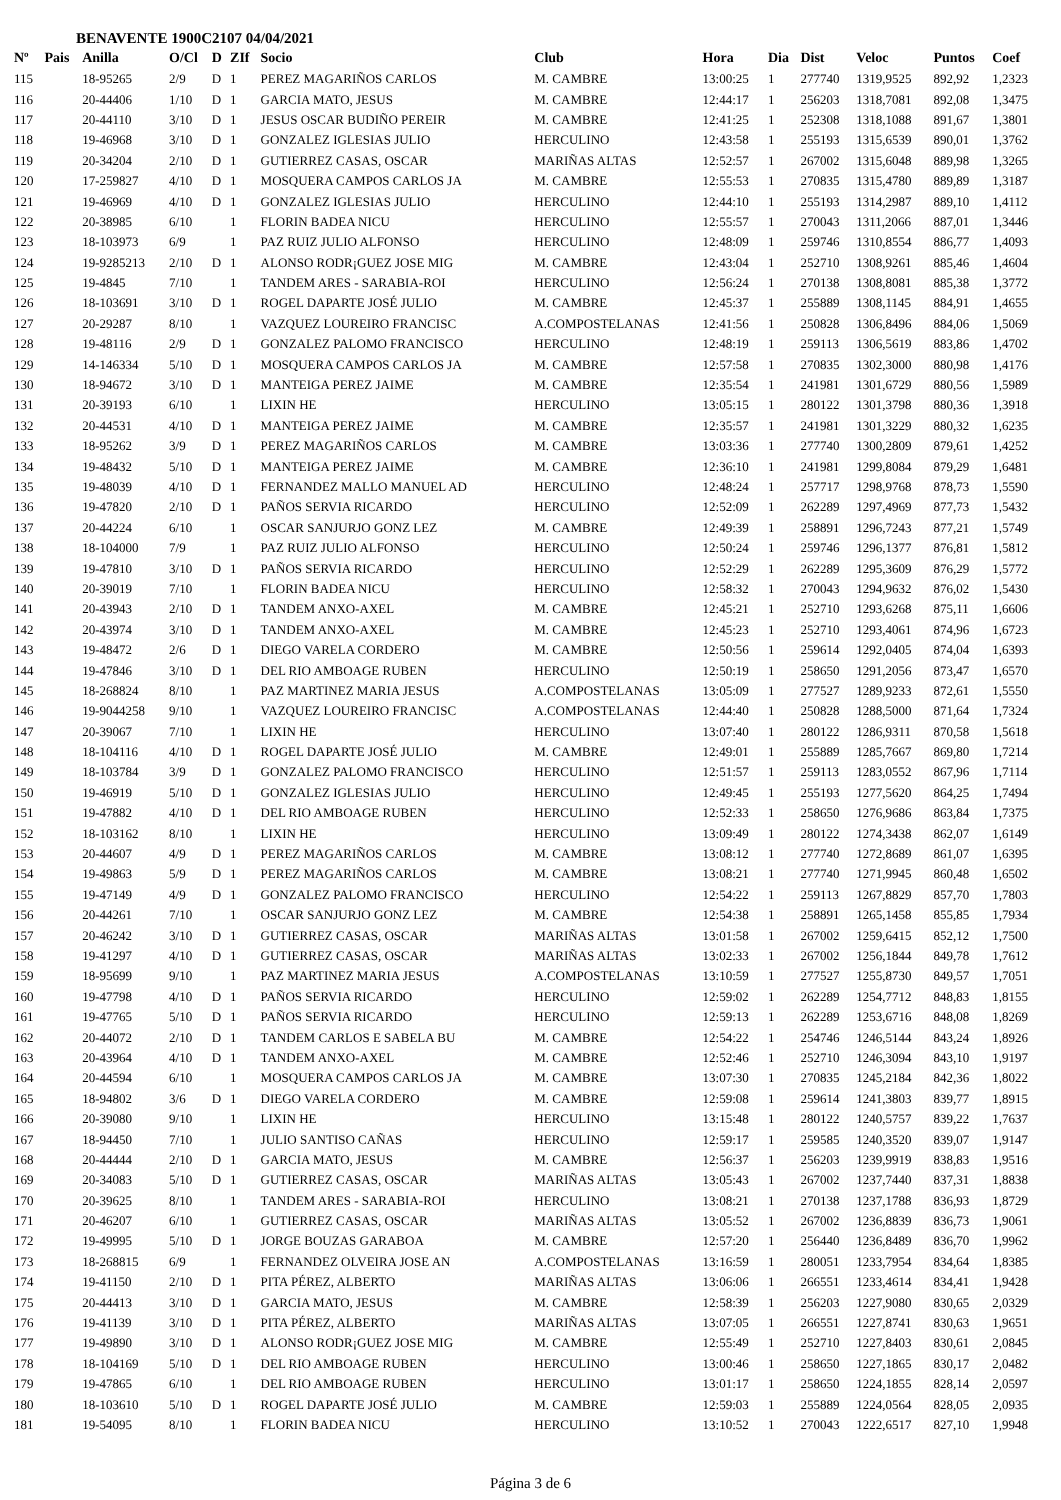BENAVENTE 1900C2107 04/04/2021
| Nº | Pais | Anilla | O/Cl | D | ZIf | Socio | Club | Hora | Dia | Dist | Veloc | Puntos | Coef |
| --- | --- | --- | --- | --- | --- | --- | --- | --- | --- | --- | --- | --- | --- |
| 115 | | 18-95265 | 2/9 | D | 1 | PEREZ MAGARIÑOS CARLOS | M. CAMBRE | 13:00:25 | 1 | 277740 | 1319,9525 | 892,92 | 1,2323 |
| 116 | | 20-44406 | 1/10 | D | 1 | GARCIA MATO, JESUS | M. CAMBRE | 12:44:17 | 1 | 256203 | 1318,7081 | 892,08 | 1,3475 |
| 117 | | 20-44110 | 3/10 | D | 1 | JESUS OSCAR BUDIÑO PEREIR | M. CAMBRE | 12:41:25 | 1 | 252308 | 1318,1088 | 891,67 | 1,3801 |
| 118 | | 19-46968 | 3/10 | D | 1 | GONZALEZ IGLESIAS JULIO | HERCULINO | 12:43:58 | 1 | 255193 | 1315,6539 | 890,01 | 1,3762 |
| 119 | | 20-34204 | 2/10 | D | 1 | GUTIERREZ CASAS, OSCAR | MARIÑAS ALTAS | 12:52:57 | 1 | 267002 | 1315,6048 | 889,98 | 1,3265 |
| 120 | | 17-259827 | 4/10 | D | 1 | MOSQUERA CAMPOS CARLOS JA | M. CAMBRE | 12:55:53 | 1 | 270835 | 1315,4780 | 889,89 | 1,3187 |
| 121 | | 19-46969 | 4/10 | D | 1 | GONZALEZ IGLESIAS JULIO | HERCULINO | 12:44:10 | 1 | 255193 | 1314,2987 | 889,10 | 1,4112 |
| 122 | | 20-38985 | 6/10 | | 1 | FLORIN BADEA NICU | HERCULINO | 12:55:57 | 1 | 270043 | 1311,2066 | 887,01 | 1,3446 |
| 123 | | 18-103973 | 6/9 | | 1 | PAZ RUIZ JULIO ALFONSO | HERCULINO | 12:48:09 | 1 | 259746 | 1310,8554 | 886,77 | 1,4093 |
| 124 | | 19-9285213 | 2/10 | D | 1 | ALONSO RODR¡GUEZ JOSE MIG | M. CAMBRE | 12:43:04 | 1 | 252710 | 1308,9261 | 885,46 | 1,4604 |
| 125 | | 19-4845 | 7/10 | | 1 | TANDEM ARES - SARABIA-ROI | HERCULINO | 12:56:24 | 1 | 270138 | 1308,8081 | 885,38 | 1,3772 |
| 126 | | 18-103691 | 3/10 | D | 1 | ROGEL DAPARTE JOSÉ JULIO | M. CAMBRE | 12:45:37 | 1 | 255889 | 1308,1145 | 884,91 | 1,4655 |
| 127 | | 20-29287 | 8/10 | | 1 | VAZQUEZ LOUREIRO FRANCISC | A.COMPOSTELANAS | 12:41:56 | 1 | 250828 | 1306,8496 | 884,06 | 1,5069 |
| 128 | | 19-48116 | 2/9 | D | 1 | GONZALEZ PALOMO FRANCISCO | HERCULINO | 12:48:19 | 1 | 259113 | 1306,5619 | 883,86 | 1,4702 |
| 129 | | 14-146334 | 5/10 | D | 1 | MOSQUERA CAMPOS CARLOS JA | M. CAMBRE | 12:57:58 | 1 | 270835 | 1302,3000 | 880,98 | 1,4176 |
| 130 | | 18-94672 | 3/10 | D | 1 | MANTEIGA PEREZ JAIME | M. CAMBRE | 12:35:54 | 1 | 241981 | 1301,6729 | 880,56 | 1,5989 |
| 131 | | 20-39193 | 6/10 | | 1 | LIXIN HE | HERCULINO | 13:05:15 | 1 | 280122 | 1301,3798 | 880,36 | 1,3918 |
| 132 | | 20-44531 | 4/10 | D | 1 | MANTEIGA PEREZ JAIME | M. CAMBRE | 12:35:57 | 1 | 241981 | 1301,3229 | 880,32 | 1,6235 |
| 133 | | 18-95262 | 3/9 | D | 1 | PEREZ MAGARIÑOS CARLOS | M. CAMBRE | 13:03:36 | 1 | 277740 | 1300,2809 | 879,61 | 1,4252 |
| 134 | | 19-48432 | 5/10 | D | 1 | MANTEIGA PEREZ JAIME | M. CAMBRE | 12:36:10 | 1 | 241981 | 1299,8084 | 879,29 | 1,6481 |
| 135 | | 19-48039 | 4/10 | D | 1 | FERNANDEZ MALLO MANUEL AD | HERCULINO | 12:48:24 | 1 | 257717 | 1298,9768 | 878,73 | 1,5590 |
| 136 | | 19-47820 | 2/10 | D | 1 | PAÑOS SERVIA RICARDO | HERCULINO | 12:52:09 | 1 | 262289 | 1297,4969 | 877,73 | 1,5432 |
| 137 | | 20-44224 | 6/10 | | 1 | OSCAR SANJURJO GONZ LEZ | M. CAMBRE | 12:49:39 | 1 | 258891 | 1296,7243 | 877,21 | 1,5749 |
| 138 | | 18-104000 | 7/9 | | 1 | PAZ RUIZ JULIO ALFONSO | HERCULINO | 12:50:24 | 1 | 259746 | 1296,1377 | 876,81 | 1,5812 |
| 139 | | 19-47810 | 3/10 | D | 1 | PAÑOS SERVIA RICARDO | HERCULINO | 12:52:29 | 1 | 262289 | 1295,3609 | 876,29 | 1,5772 |
| 140 | | 20-39019 | 7/10 | | 1 | FLORIN BADEA NICU | HERCULINO | 12:58:32 | 1 | 270043 | 1294,9632 | 876,02 | 1,5430 |
| 141 | | 20-43943 | 2/10 | D | 1 | TANDEM ANXO-AXEL | M. CAMBRE | 12:45:21 | 1 | 252710 | 1293,6268 | 875,11 | 1,6606 |
| 142 | | 20-43974 | 3/10 | D | 1 | TANDEM ANXO-AXEL | M. CAMBRE | 12:45:23 | 1 | 252710 | 1293,4061 | 874,96 | 1,6723 |
| 143 | | 19-48472 | 2/6 | D | 1 | DIEGO VARELA CORDERO | M. CAMBRE | 12:50:56 | 1 | 259614 | 1292,0405 | 874,04 | 1,6393 |
| 144 | | 19-47846 | 3/10 | D | 1 | DEL RIO AMBOAGE RUBEN | HERCULINO | 12:50:19 | 1 | 258650 | 1291,2056 | 873,47 | 1,6570 |
| 145 | | 18-268824 | 8/10 | | 1 | PAZ MARTINEZ MARIA JESUS | A.COMPOSTELANAS | 13:05:09 | 1 | 277527 | 1289,9233 | 872,61 | 1,5550 |
| 146 | | 19-9044258 | 9/10 | | 1 | VAZQUEZ LOUREIRO FRANCISC | A.COMPOSTELANAS | 12:44:40 | 1 | 250828 | 1288,5000 | 871,64 | 1,7324 |
| 147 | | 20-39067 | 7/10 | | 1 | LIXIN HE | HERCULINO | 13:07:40 | 1 | 280122 | 1286,9311 | 870,58 | 1,5618 |
| 148 | | 18-104116 | 4/10 | D | 1 | ROGEL DAPARTE JOSÉ JULIO | M. CAMBRE | 12:49:01 | 1 | 255889 | 1285,7667 | 869,80 | 1,7214 |
| 149 | | 18-103784 | 3/9 | D | 1 | GONZALEZ PALOMO FRANCISCO | HERCULINO | 12:51:57 | 1 | 259113 | 1283,0552 | 867,96 | 1,7114 |
| 150 | | 19-46919 | 5/10 | D | 1 | GONZALEZ IGLESIAS JULIO | HERCULINO | 12:49:45 | 1 | 255193 | 1277,5620 | 864,25 | 1,7494 |
| 151 | | 19-47882 | 4/10 | D | 1 | DEL RIO AMBOAGE RUBEN | HERCULINO | 12:52:33 | 1 | 258650 | 1276,9686 | 863,84 | 1,7375 |
| 152 | | 18-103162 | 8/10 | | 1 | LIXIN HE | HERCULINO | 13:09:49 | 1 | 280122 | 1274,3438 | 862,07 | 1,6149 |
| 153 | | 20-44607 | 4/9 | D | 1 | PEREZ MAGARIÑOS CARLOS | M. CAMBRE | 13:08:12 | 1 | 277740 | 1272,8689 | 861,07 | 1,6395 |
| 154 | | 19-49863 | 5/9 | D | 1 | PEREZ MAGARIÑOS CARLOS | M. CAMBRE | 13:08:21 | 1 | 277740 | 1271,9945 | 860,48 | 1,6502 |
| 155 | | 19-47149 | 4/9 | D | 1 | GONZALEZ PALOMO FRANCISCO | HERCULINO | 12:54:22 | 1 | 259113 | 1267,8829 | 857,70 | 1,7803 |
| 156 | | 20-44261 | 7/10 | | 1 | OSCAR SANJURJO GONZ LEZ | M. CAMBRE | 12:54:38 | 1 | 258891 | 1265,1458 | 855,85 | 1,7934 |
| 157 | | 20-46242 | 3/10 | D | 1 | GUTIERREZ CASAS, OSCAR | MARIÑAS ALTAS | 13:01:58 | 1 | 267002 | 1259,6415 | 852,12 | 1,7500 |
| 158 | | 19-41297 | 4/10 | D | 1 | GUTIERREZ CASAS, OSCAR | MARIÑAS ALTAS | 13:02:33 | 1 | 267002 | 1256,1844 | 849,78 | 1,7612 |
| 159 | | 18-95699 | 9/10 | | 1 | PAZ MARTINEZ MARIA JESUS | A.COMPOSTELANAS | 13:10:59 | 1 | 277527 | 1255,8730 | 849,57 | 1,7051 |
| 160 | | 19-47798 | 4/10 | D | 1 | PAÑOS SERVIA RICARDO | HERCULINO | 12:59:02 | 1 | 262289 | 1254,7712 | 848,83 | 1,8155 |
| 161 | | 19-47765 | 5/10 | D | 1 | PAÑOS SERVIA RICARDO | HERCULINO | 12:59:13 | 1 | 262289 | 1253,6716 | 848,08 | 1,8269 |
| 162 | | 20-44072 | 2/10 | D | 1 | TANDEM CARLOS E SABELA BU | M. CAMBRE | 12:54:22 | 1 | 254746 | 1246,5144 | 843,24 | 1,8926 |
| 163 | | 20-43964 | 4/10 | D | 1 | TANDEM ANXO-AXEL | M. CAMBRE | 12:52:46 | 1 | 252710 | 1246,3094 | 843,10 | 1,9197 |
| 164 | | 20-44594 | 6/10 | | 1 | MOSQUERA CAMPOS CARLOS JA | M. CAMBRE | 13:07:30 | 1 | 270835 | 1245,2184 | 842,36 | 1,8022 |
| 165 | | 18-94802 | 3/6 | D | 1 | DIEGO VARELA CORDERO | M. CAMBRE | 12:59:08 | 1 | 259614 | 1241,3803 | 839,77 | 1,8915 |
| 166 | | 20-39080 | 9/10 | | 1 | LIXIN HE | HERCULINO | 13:15:48 | 1 | 280122 | 1240,5757 | 839,22 | 1,7637 |
| 167 | | 18-94450 | 7/10 | | 1 | JULIO SANTISO CAÑAS | HERCULINO | 12:59:17 | 1 | 259585 | 1240,3520 | 839,07 | 1,9147 |
| 168 | | 20-44444 | 2/10 | D | 1 | GARCIA MATO, JESUS | M. CAMBRE | 12:56:37 | 1 | 256203 | 1239,9919 | 838,83 | 1,9516 |
| 169 | | 20-34083 | 5/10 | D | 1 | GUTIERREZ CASAS, OSCAR | MARIÑAS ALTAS | 13:05:43 | 1 | 267002 | 1237,7440 | 837,31 | 1,8838 |
| 170 | | 20-39625 | 8/10 | | 1 | TANDEM ARES - SARABIA-ROI | HERCULINO | 13:08:21 | 1 | 270138 | 1237,1788 | 836,93 | 1,8729 |
| 171 | | 20-46207 | 6/10 | | 1 | GUTIERREZ CASAS, OSCAR | MARIÑAS ALTAS | 13:05:52 | 1 | 267002 | 1236,8839 | 836,73 | 1,9061 |
| 172 | | 19-49995 | 5/10 | D | 1 | JORGE BOUZAS GARABOA | M. CAMBRE | 12:57:20 | 1 | 256440 | 1236,8489 | 836,70 | 1,9962 |
| 173 | | 18-268815 | 6/9 | | 1 | FERNANDEZ OLVEIRA JOSE AN | A.COMPOSTELANAS | 13:16:59 | 1 | 280051 | 1233,7954 | 834,64 | 1,8385 |
| 174 | | 19-41150 | 2/10 | D | 1 | PITA PÉREZ, ALBERTO | MARIÑAS ALTAS | 13:06:06 | 1 | 266551 | 1233,4614 | 834,41 | 1,9428 |
| 175 | | 20-44413 | 3/10 | D | 1 | GARCIA MATO, JESUS | M. CAMBRE | 12:58:39 | 1 | 256203 | 1227,9080 | 830,65 | 2,0329 |
| 176 | | 19-41139 | 3/10 | D | 1 | PITA PÉREZ, ALBERTO | MARIÑAS ALTAS | 13:07:05 | 1 | 266551 | 1227,8741 | 830,63 | 1,9651 |
| 177 | | 19-49890 | 3/10 | D | 1 | ALONSO RODR¡GUEZ JOSE MIG | M. CAMBRE | 12:55:49 | 1 | 252710 | 1227,8403 | 830,61 | 2,0845 |
| 178 | | 18-104169 | 5/10 | D | 1 | DEL RIO AMBOAGE RUBEN | HERCULINO | 13:00:46 | 1 | 258650 | 1227,1865 | 830,17 | 2,0482 |
| 179 | | 19-47865 | 6/10 | | 1 | DEL RIO AMBOAGE RUBEN | HERCULINO | 13:01:17 | 1 | 258650 | 1224,1855 | 828,14 | 2,0597 |
| 180 | | 18-103610 | 5/10 | D | 1 | ROGEL DAPARTE JOSÉ JULIO | M. CAMBRE | 12:59:03 | 1 | 255889 | 1224,0564 | 828,05 | 2,0935 |
| 181 | | 19-54095 | 8/10 | | 1 | FLORIN BADEA NICU | HERCULINO | 13:10:52 | 1 | 270043 | 1222,6517 | 827,10 | 1,9948 |
Página 3 de 6